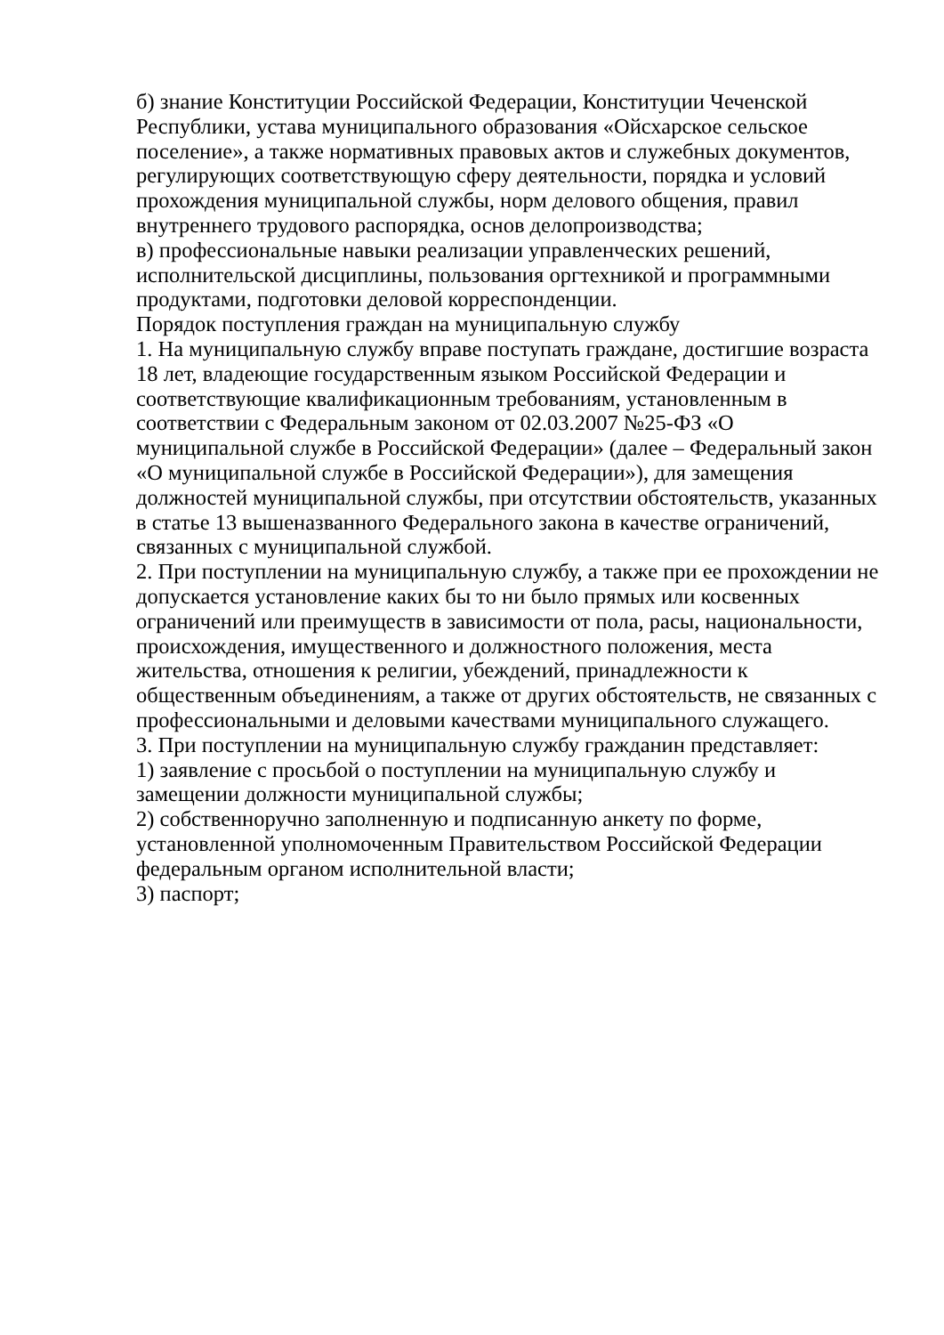б) знание Конституции Российской Федерации, Конституции Чеченской Республики, устава муниципального образования «Ойсхарское сельское поселение», а также нормативных правовых актов и служебных документов, регулирующих соответствующую сферу деятельности, порядка и условий прохождения муниципальной службы, норм делового общения, правил внутреннего трудового распорядка, основ делопроизводства;
в) профессиональные навыки реализации управленческих решений, исполнительской дисциплины, пользования оргтехникой и программными продуктами, подготовки деловой корреспонденции.
Порядок поступления граждан на муниципальную службу
1. На муниципальную службу вправе поступать граждане, достигшие возраста 18 лет, владеющие государственным языком Российской Федерации и соответствующие квалификационным требованиям, установленным в соответствии с Федеральным законом от 02.03.2007 №25-ФЗ «О муниципальной службе в Российской Федерации» (далее – Федеральный закон «О муниципальной службе в Российской Федерации»), для замещения должностей муниципальной службы, при отсутствии обстоятельств, указанных в статье 13 вышеназванного Федерального закона в качестве ограничений, связанных с муниципальной службой.
2. При поступлении на муниципальную службу, а также при ее прохождении не допускается установление каких бы то ни было прямых или косвенных ограничений или преимуществ в зависимости от пола, расы, национальности, происхождения, имущественного и должностного положения, места жительства, отношения к религии, убеждений, принадлежности к общественным объединениям, а также от других обстоятельств, не связанных с профессиональными и деловыми качествами муниципального служащего.
3. При поступлении на муниципальную службу гражданин представляет:
1) заявление с просьбой о поступлении на муниципальную службу и замещении должности муниципальной службы;
2) собственноручно заполненную и подписанную анкету по форме, установленной уполномоченным Правительством Российской Федерации федеральным органом исполнительной власти;
3) паспорт;